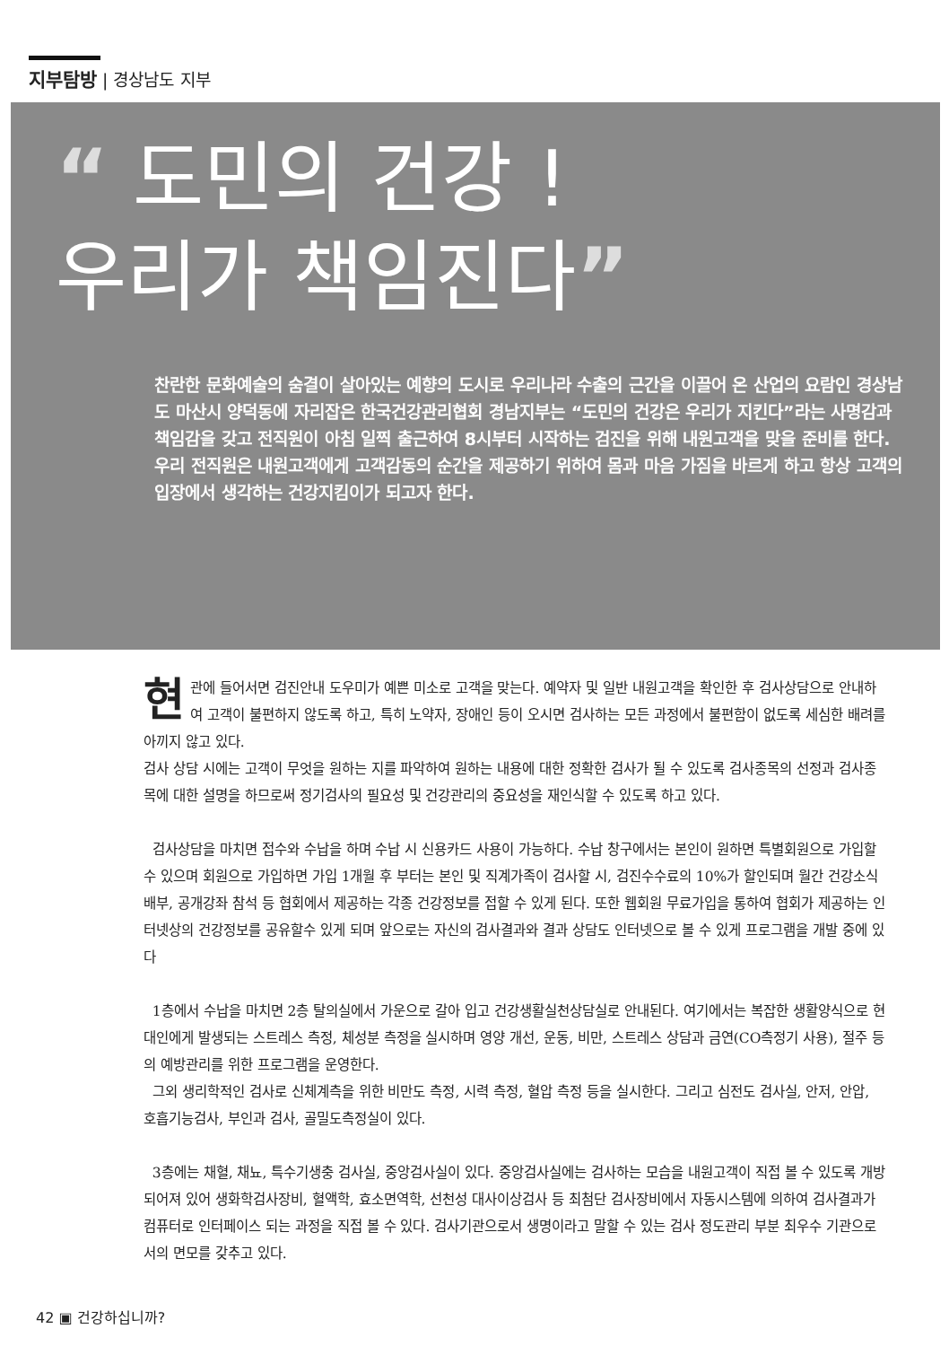지부탐방 | 경상남도 지부
“ 도민의 건강 !
우리가 책임진다”
찬란한 문화예술의 숨결이 살아있는 예향의 도시로 우리나라 수출의 근간을 이끌어 온 산업의 요람인 경상남도 마산시 양덕동에 자리잡은 한국건강관리협회 경남지부는 “도민의 건강은 우리가 지킨다”라는 사명감과 책임감을 갖고 전직원이 아침 일찍 출근하여 8시부터 시작하는 검진을 위해 내원고객을 맞을 준비를 한다. 우리 전직원은 내원고객에게 고객감동의 순간을 제공하기 위하여 몸과 마음 가짐을 바르게 하고 항상 고객의 입장에서 생각하는 건강지킴이가 되고자 한다.
현관에 들어서면 검진안내 도우미가 예쁜 미소로 고객을 맞는다. 예약자 및 일반 내원고객을 확인한 후 검사상담으로 안내하여 고객이 불편하지 않도록 하고, 특히 노약자, 장애인 등이 오시면 검사하는 모든 과정에서 불편함이 없도록 세심한 배려를 아끼지 않고 있다.
검사 상담 시에는 고객이 무엇을 원하는 지를 파악하여 원하는 내용에 대한 정확한 검사가 될 수 있도록 검사종목의 선정과 검사종목에 대한 설명을 하므로써 정기검사의 필요성 및 건강관리의 중요성을 재인식할 수 있도록 하고 있다.
검사상담을 마치면 접수와 수납을 하며 수납 시 신용카드 사용이 가능하다. 수납 창구에서는 본인이 원하면 특별회원으로 가입할 수 있으며 회원으로 가입하면 가입 1개월 후 부터는 본인 및 직계가족이 검사할 시, 검진수수료의 10%가 할인되며 월간 건강소식 배부, 공개강좌 참석 등 협회에서 제공하는 각종 건강정보를 접할 수 있게 된다. 또한 웹회원 무료가입을 통하여 협회가 제공하는 인터넷상의 건강정보를 공유할수 있게 되며 앞으로는 자신의 검사결과와 결과 상담도 인터넷으로 볼 수 있게 프로그램을 개발 중에 있다
1층에서 수납을 마치면 2층 탈의실에서 가운으로 갈아 입고 건강생활실천상담실로 안내된다. 여기에서는 복잡한 생활양식으로 현대인에게 발생되는 스트레스 측정, 체성분 측정을 실시하며 영양 개선, 운동, 비만, 스트레스 상담과 금연(CO측정기 사용), 절주 등의 예방관리를 위한 프로그램을 운영한다.
그외 생리학적인 검사로 신체계측을 위한 비만도 측정, 시력 측정, 혈압 측정 등을 실시한다. 그리고 심전도 검사실, 안저, 안압, 호흡기능검사, 부인과 검사, 골밀도측정실이 있다.
3층에는 채혈, 채뇨, 특수기생충 검사실, 중앙검사실이 있다. 중앙검사실에는 검사하는 모습을 내원고객이 직접 볼 수 있도록 개방되어져 있어 생화학검사장비, 혈액학, 효소면역학, 선천성 대사이상검사 등 최첨단 검사장비에서 자동시스템에 의하여 검사결과가 컴퓨터로 인터페이스 되는 과정을 직접 볼 수 있다. 검사기관으로서 생명이라고 말할 수 있는 검사 정도관리 부분 최우수 기관으로서의 면모를 갖추고 있다.
42 ▣ 건강하십니까?